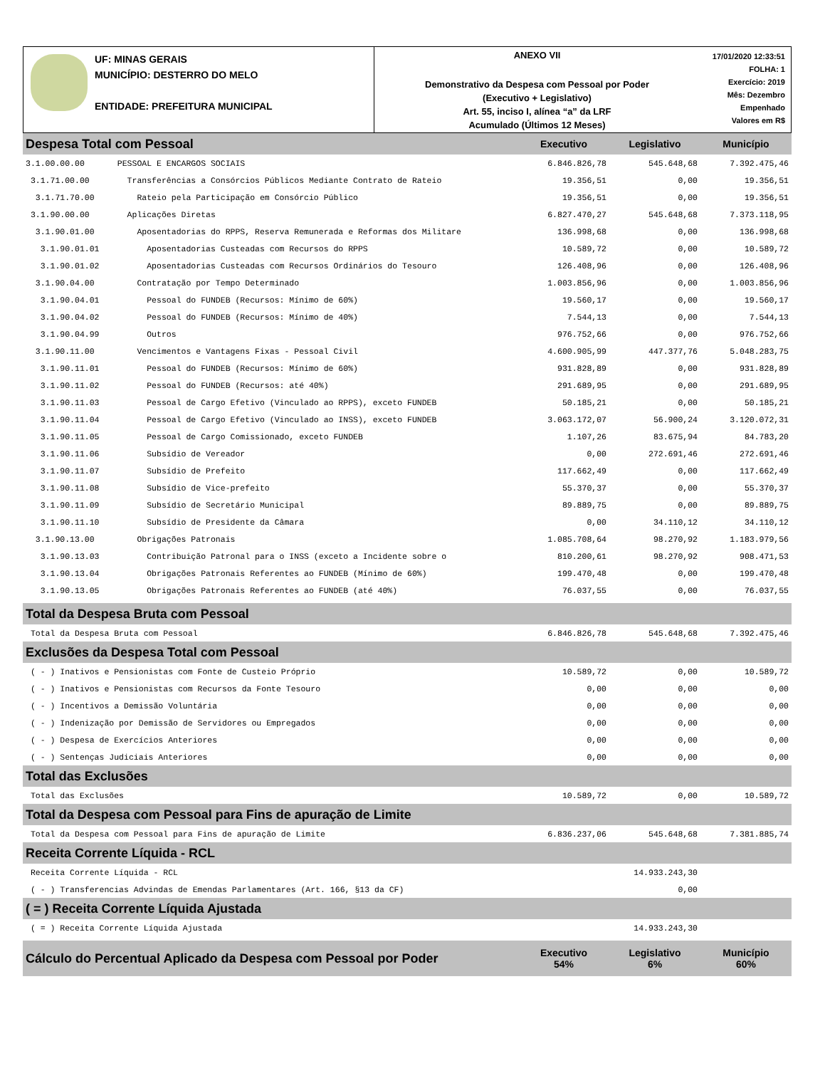UF: MINAS GERAIS
MUNICÍPIO: DESTERRO DO MELO
ENTIDADE: PREFEITURA MUNICIPAL
ANEXO VII
Demonstrativo da Despesa com Pessoal por Poder
(Executivo + Legislativo)
Art. 55, inciso I, alínea “a” da LRF
Acumulado (Últimos 12 Meses)
17/01/2020 12:33:51
FOLHA: 1
Exercício: 2019
Mês: Dezembro
Empenhado
Valores em R$
| Despesa Total com Pessoal | | Executivo | Legislativo | Município |
| 3.1.00.00.00 | PESSOAL E ENCARGOS SOCIAIS | 6.846.826,78 | 545.648,68 | 7.392.475,46 |
| 3.1.71.00.00 | Transferências a Consórcios Públicos Mediante Contrato de Rateio | 19.356,51 | 0,00 | 19.356,51 |
| 3.1.71.70.00 | Rateio pela Participação em Consórcio Público | 19.356,51 | 0,00 | 19.356,51 |
| 3.1.90.00.00 | Aplicações Diretas | 6.827.470,27 | 545.648,68 | 7.373.118,95 |
| 3.1.90.01.00 | Aposentadorias do RPPS, Reserva Remunerada e Reformas dos Militare | 136.998,68 | 0,00 | 136.998,68 |
| 3.1.90.01.01 | Aposentadorias Custeadas com Recursos do RPPS | 10.589,72 | 0,00 | 10.589,72 |
| 3.1.90.01.02 | Aposentadorias Custeadas com Recursos Ordinários do Tesouro | 126.408,96 | 0,00 | 126.408,96 |
| 3.1.90.04.00 | Contratação por Tempo Determinado | 1.003.856,96 | 0,00 | 1.003.856,96 |
| 3.1.90.04.01 | Pessoal do FUNDEB (Recursos: Mínimo de 60%) | 19.560,17 | 0,00 | 19.560,17 |
| 3.1.90.04.02 | Pessoal do FUNDEB (Recursos: Mínimo de 40%) | 7.544,13 | 0,00 | 7.544,13 |
| 3.1.90.04.99 | Outros | 976.752,66 | 0,00 | 976.752,66 |
| 3.1.90.11.00 | Vencimentos e Vantagens Fixas - Pessoal Civil | 4.600.905,99 | 447.377,76 | 5.048.283,75 |
| 3.1.90.11.01 | Pessoal do FUNDEB (Recursos: Mínimo de 60%) | 931.828,89 | 0,00 | 931.828,89 |
| 3.1.90.11.02 | Pessoal do FUNDEB (Recursos: até 40%) | 291.689,95 | 0,00 | 291.689,95 |
| 3.1.90.11.03 | Pessoal de Cargo Efetivo (Vinculado ao RPPS), exceto FUNDEB | 50.185,21 | 0,00 | 50.185,21 |
| 3.1.90.11.04 | Pessoal de Cargo Efetivo (Vinculado ao INSS), exceto FUNDEB | 3.063.172,07 | 56.900,24 | 3.120.072,31 |
| 3.1.90.11.05 | Pessoal de Cargo Comissionado, exceto FUNDEB | 1.107,26 | 83.675,94 | 84.783,20 |
| 3.1.90.11.06 | Subsídio de Vereador | 0,00 | 272.691,46 | 272.691,46 |
| 3.1.90.11.07 | Subsídio de Prefeito | 117.662,49 | 0,00 | 117.662,49 |
| 3.1.90.11.08 | Subsídio de Vice-prefeito | 55.370,37 | 0,00 | 55.370,37 |
| 3.1.90.11.09 | Subsídio de Secretário Municipal | 89.889,75 | 0,00 | 89.889,75 |
| 3.1.90.11.10 | Subsídio de Presidente da Câmara | 0,00 | 34.110,12 | 34.110,12 |
| 3.1.90.13.00 | Obrigações Patronais | 1.085.708,64 | 98.270,92 | 1.183.979,56 |
| 3.1.90.13.03 | Contribuição Patronal para o INSS (exceto a Incidente sobre o | 810.200,61 | 98.270,92 | 908.471,53 |
| 3.1.90.13.04 | Obrigações Patronais Referentes ao FUNDEB (Mínimo de 60%) | 199.470,48 | 0,00 | 199.470,48 |
| 3.1.90.13.05 | Obrigações Patronais Referentes ao FUNDEB (até 40%) | 76.037,55 | 0,00 | 76.037,55 |
| Total da Despesa Bruta com Pessoal | | | | |
| Total da Despesa Bruta com Pessoal | | 6.846.826,78 | 545.648,68 | 7.392.475,46 |
| Exclusões da Despesa Total com Pessoal | | | | |
| ( - ) Inativos e Pensionistas com Fonte de Custeio Próprio | | 10.589,72 | 0,00 | 10.589,72 |
| ( - ) Inativos e Pensionistas com Recursos da Fonte Tesouro | | 0,00 | 0,00 | 0,00 |
| ( - ) Incentivos a Demissão Voluntária | | 0,00 | 0,00 | 0,00 |
| ( - ) Indenização por Demissão de Servidores ou Empregados | | 0,00 | 0,00 | 0,00 |
| ( - ) Despesa de Exercícios Anteriores | | 0,00 | 0,00 | 0,00 |
| ( - ) Sentenças Judiciais Anteriores | | 0,00 | 0,00 | 0,00 |
| Total das Exclusões | | | | |
| Total das Exclusões | | 10.589,72 | 0,00 | 10.589,72 |
| Total da Despesa com Pessoal para Fins de apuração de Limite | | | | |
| Total da Despesa com Pessoal para Fins de apuração de Limite | | 6.836.237,06 | 545.648,68 | 7.381.885,74 |
| Receita Corrente Líquida - RCL | | | | |
| Receita Corrente Líquida - RCL | | | 14.933.243,30 | |
| ( - ) Transferencias Advindas de Emendas Parlamentares (Art. 166, §13 da CF) | | | 0,00 | |
| ( = ) Receita Corrente Líquida Ajustada | | | | |
| ( = ) Receita Corrente Líquida Ajustada | | | 14.933.243,30 | |
| Cálculo do Percentual Aplicado da Despesa com Pessoal por Poder | | Executivo 54% | Legislativo 6% | Município 60% |